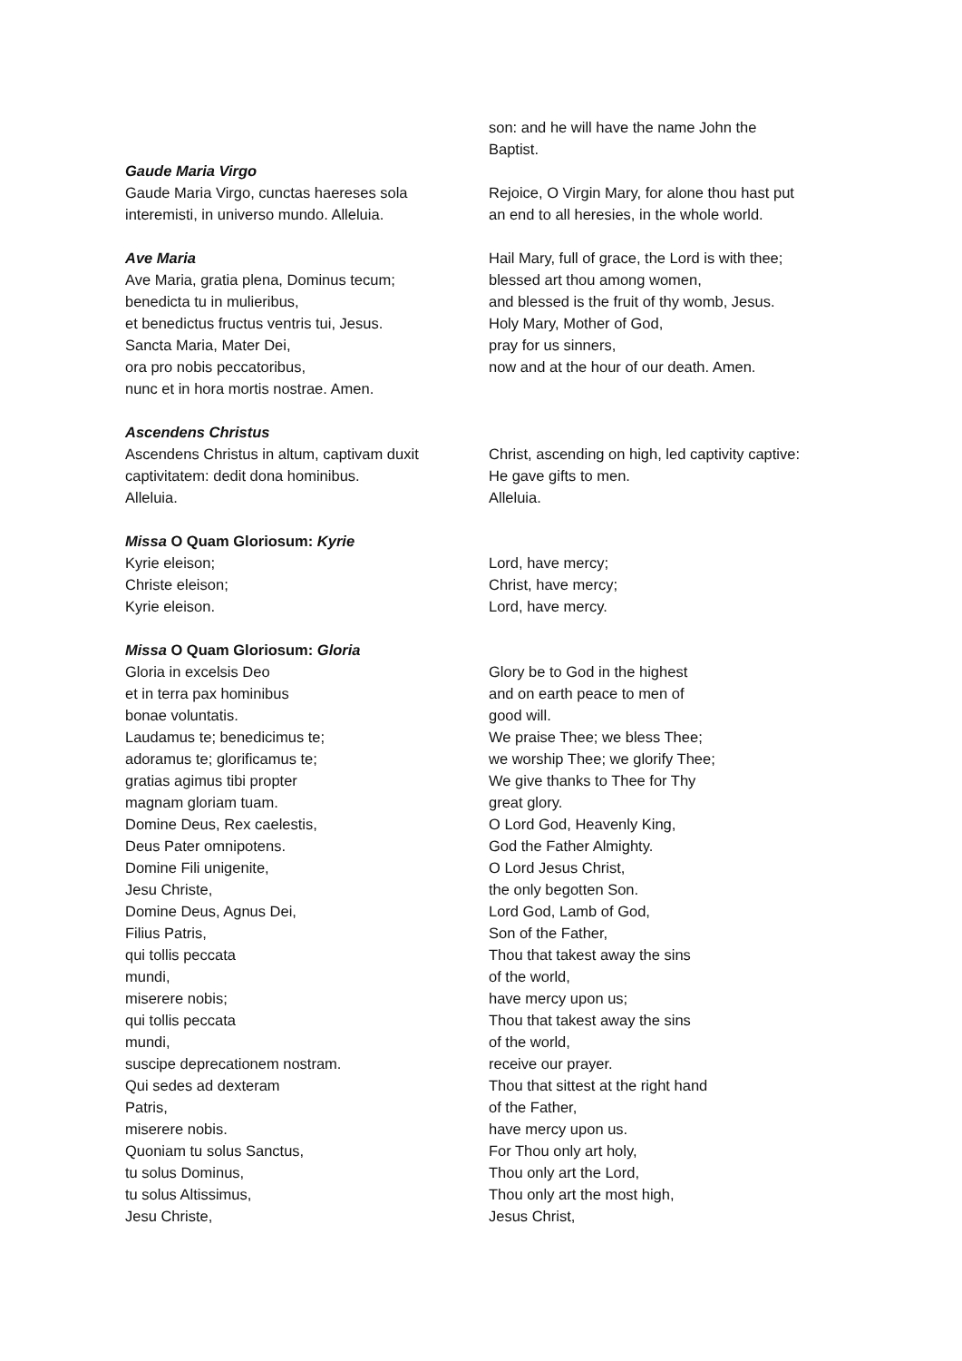son: and he will have the name John the
Baptist.
Gaude Maria Virgo
Gaude Maria Virgo, cunctas haereses sola
interemisti, in universo mundo. Alleluia.
Rejoice, O Virgin Mary, for alone thou hast put
an end to all heresies, in the whole world.
Ave Maria
Ave Maria, gratia plena, Dominus tecum;
benedicta tu in mulieribus,
et benedictus fructus ventris tui, Jesus.
Sancta Maria, Mater Dei,
ora pro nobis peccatoribus,
nunc et in hora mortis nostrae. Amen.
Hail Mary, full of grace, the Lord is with thee;
blessed art thou among women,
and blessed is the fruit of thy womb, Jesus.
Holy Mary, Mother of God,
pray for us sinners,
now and at the hour of our death. Amen.
Ascendens Christus
Ascendens Christus in altum, captivam duxit
captivitatem: dedit dona hominibus.
Alleluia.
Christ, ascending on high, led captivity captive:
He gave gifts to men.
Alleluia.
Missa O Quam Gloriosum: Kyrie
Kyrie eleison;
Christe eleison;
Kyrie eleison.
Lord, have mercy;
Christ, have mercy;
Lord, have mercy.
Missa O Quam Gloriosum: Gloria
Gloria in excelsis Deo
et in terra pax hominibus
bonae voluntatis.
Laudamus te; benedicimus te;
adoramus te; glorificamus te;
gratias agimus tibi propter
magnam gloriam tuam.
Domine Deus, Rex caelestis,
Deus Pater omnipotens.
Domine Fili unigenite,
Jesu Christe,
Domine Deus, Agnus Dei,
Filius Patris,
qui tollis peccata
mundi,
miserere nobis;
qui tollis peccata
mundi,
suscipe deprecationem nostram.
Qui sedes ad dexteram
Patris,
miserere nobis.
Quoniam tu solus Sanctus,
tu solus Dominus,
tu solus Altissimus,
Jesu Christe,
Glory be to God in the highest
and on earth peace to men of
good will.
We praise Thee; we bless Thee;
we worship Thee; we glorify Thee;
We give thanks to Thee for Thy
great glory.
O Lord God, Heavenly King,
God the Father Almighty.
O Lord Jesus Christ,
the only begotten Son.
Lord God, Lamb of God,
Son of the Father,
Thou that takest away the sins
of the world,
have mercy upon us;
Thou that takest away the sins
of the world,
receive our prayer.
Thou that sittest at the right hand
of the Father,
have mercy upon us.
For Thou only art holy,
Thou only art the Lord,
Thou only art the most high,
Jesus Christ,